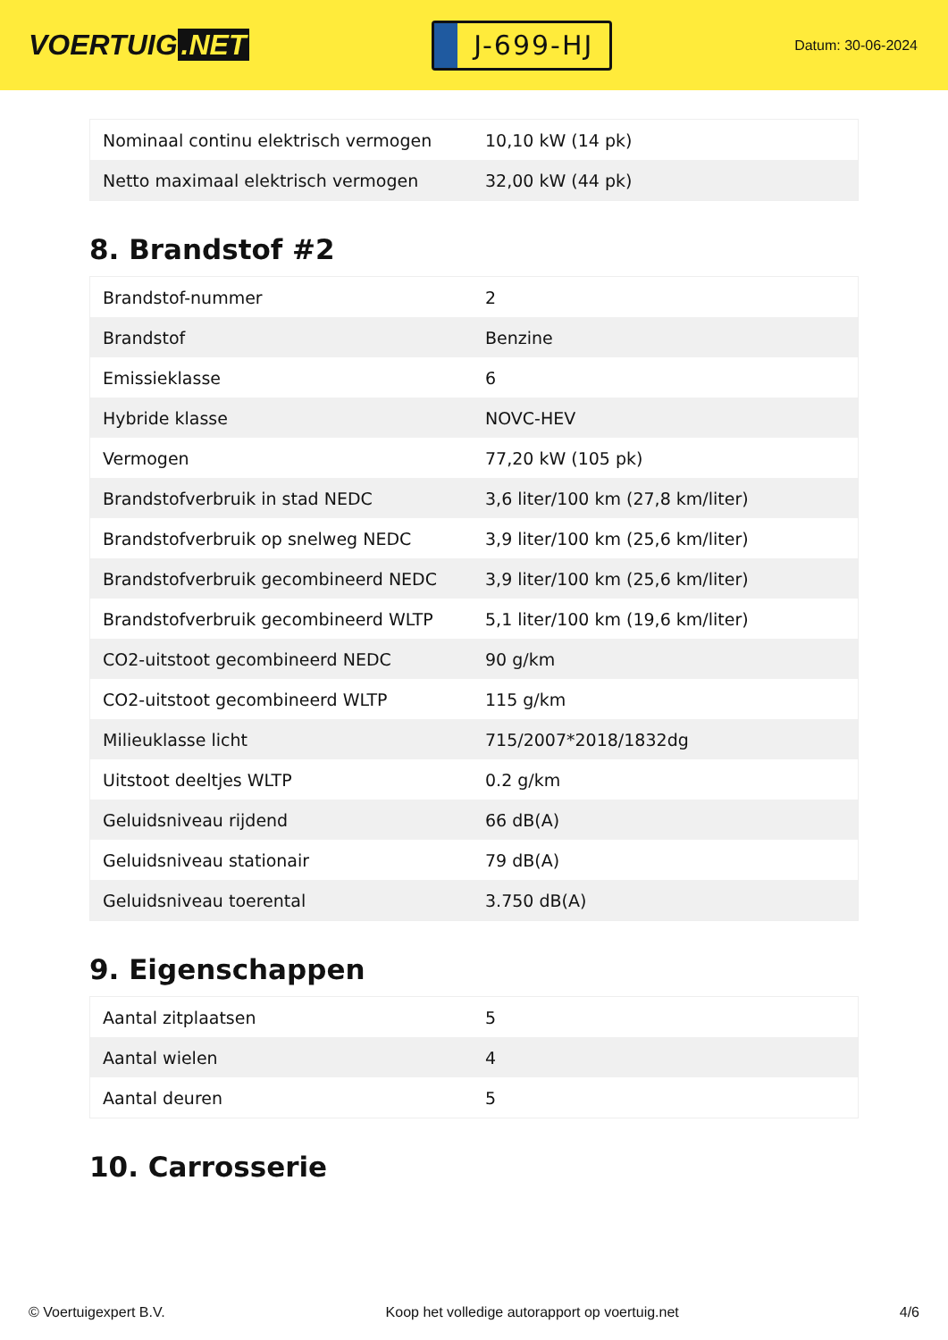VOERTUIG.NET
J-699-HJ
Datum: 30-06-2024
| Nominaal continu elektrisch vermogen | 10,10 kW (14 pk) |
| Netto maximaal elektrisch vermogen | 32,00 kW (44 pk) |
8. Brandstof #2
| Brandstof-nummer | 2 |
| Brandstof | Benzine |
| Emissieklasse | 6 |
| Hybride klasse | NOVC-HEV |
| Vermogen | 77,20 kW (105 pk) |
| Brandstofverbruik in stad NEDC | 3,6 liter/100 km (27,8 km/liter) |
| Brandstofverbruik op snelweg NEDC | 3,9 liter/100 km (25,6 km/liter) |
| Brandstofverbruik gecombineerd NEDC | 3,9 liter/100 km (25,6 km/liter) |
| Brandstofverbruik gecombineerd WLTP | 5,1 liter/100 km (19,6 km/liter) |
| CO2-uitstoot gecombineerd NEDC | 90 g/km |
| CO2-uitstoot gecombineerd WLTP | 115 g/km |
| Milieuklasse licht | 715/2007*2018/1832dg |
| Uitstoot deeltjes WLTP | 0.2 g/km |
| Geluidsniveau rijdend | 66 dB(A) |
| Geluidsniveau stationair | 79 dB(A) |
| Geluidsniveau toerental | 3.750 dB(A) |
9. Eigenschappen
| Aantal zitplaatsen | 5 |
| Aantal wielen | 4 |
| Aantal deuren | 5 |
10. Carrosserie
© Voertuigexpert B.V. Koop het volledige autorapport op voertuig.net 4/6